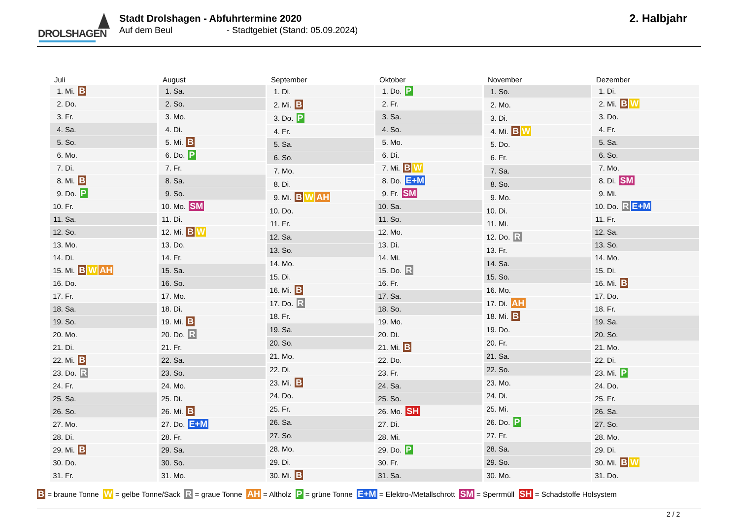DROLSHAGEN
Stadt Drolshagen - Abfuhrtermine 2020
Auf dem Beul - Stadtgebiet (Stand: 05.09.2024)
2. Halbjahr
| Juli | |
| --- | --- |
| 1. | Mi. B |
| 2. | Do. |
| 3. | Fr. |
| 4. | Sa. |
| 5. | So. |
| 6. | Mo. |
| 7. | Di. |
| 8. | Mi. B |
| 9. | Do. P |
| 10. | Fr. |
| 11. | Sa. |
| 12. | So. |
| 13. | Mo. |
| 14. | Di. |
| 15. | Mi. B W AH |
| 16. | Do. |
| 17. | Fr. |
| 18. | Sa. |
| 19. | So. |
| 20. | Mo. |
| 21. | Di. |
| 22. | Mi. B |
| 23. | Do. R |
| 24. | Fr. |
| 25. | Sa. |
| 26. | So. |
| 27. | Mo. |
| 28. | Di. |
| 29. | Mi. B |
| 30. | Do. |
| 31. | Fr. |
| August | |
| --- | --- |
| 1. | Sa. |
| 2. | So. |
| 3. | Mo. |
| 4. | Di. |
| 5. | Mi. B |
| 6. | Do. P |
| 7. | Fr. |
| 8. | Sa. |
| 9. | So. |
| 10. | Mo. SM |
| 11. | Di. |
| 12. | Mi. B W |
| 13. | Do. |
| 14. | Fr. |
| 15. | Sa. |
| 16. | So. |
| 17. | Mo. |
| 18. | Di. |
| 19. | Mi. B |
| 20. | Do. R |
| 21. | Fr. |
| 22. | Sa. |
| 23. | So. |
| 24. | Mo. |
| 25. | Di. |
| 26. | Mi. B |
| 27. | Do. E+M |
| 28. | Fr. |
| 29. | Sa. |
| 30. | So. |
| 31. | Mo. |
| September | |
| --- | --- |
| 1. | Di. |
| 2. | Mi. B |
| 3. | Do. P |
| 4. | Fr. |
| 5. | Sa. |
| 6. | So. |
| 7. | Mo. |
| 8. | Di. |
| 9. | Mi. B W AH |
| 10. | Do. |
| 11. | Fr. |
| 12. | Sa. |
| 13. | So. |
| 14. | Mo. |
| 15. | Di. |
| 16. | Mi. B |
| 17. | Do. R |
| 18. | Fr. |
| 19. | Sa. |
| 20. | So. |
| 21. | Mo. |
| 22. | Di. |
| 23. | Mi. B |
| 24. | Do. |
| 25. | Fr. |
| 26. | Sa. |
| 27. | So. |
| 28. | Mo. |
| 29. | Di. |
| 30. | Mi. B |
| Oktober | |
| --- | --- |
| 1. | Do. P |
| 2. | Fr. |
| 3. | Sa. |
| 4. | So. |
| 5. | Mo. |
| 6. | Di. |
| 7. | Mi. B W |
| 8. | Do. E+M |
| 9. | Fr. SM |
| 10. | Sa. |
| 11. | So. |
| 12. | Mo. |
| 13. | Di. |
| 14. | Mi. |
| 15. | Do. R |
| 16. | Fr. |
| 17. | Sa. |
| 18. | So. |
| 19. | Mo. |
| 20. | Di. |
| 21. | Mi. B |
| 22. | Do. |
| 23. | Fr. |
| 24. | Sa. |
| 25. | So. |
| 26. | Mo. SH |
| 27. | Di. |
| 28. | Mi. |
| 29. | Do. P |
| 30. | Fr. |
| 31. | Sa. |
| November | |
| --- | --- |
| 1. | So. |
| 2. | Mo. |
| 3. | Di. |
| 4. | Mi. B W |
| 5. | Do. |
| 6. | Fr. |
| 7. | Sa. |
| 8. | So. |
| 9. | Mo. |
| 10. | Di. |
| 11. | Mi. |
| 12. | Do. R |
| 13. | Fr. |
| 14. | Sa. |
| 15. | So. |
| 16. | Mo. |
| 17. | Di. AH |
| 18. | Mi. B |
| 19. | Do. |
| 20. | Fr. |
| 21. | Sa. |
| 22. | So. |
| 23. | Mo. |
| 24. | Di. |
| 25. | Mi. |
| 26. | Do. P |
| 27. | Fr. |
| 28. | Sa. |
| 29. | So. |
| 30. | Mo. |
| Dezember | |
| --- | --- |
| 1. | Di. |
| 2. | Mi. B W |
| 3. | Do. |
| 4. | Fr. |
| 5. | Sa. |
| 6. | So. |
| 7. | Mo. |
| 8. | Di. SM |
| 9. | Mi. |
| 10. | Do. R E+M |
| 11. | Fr. |
| 12. | Sa. |
| 13. | So. |
| 14. | Mo. |
| 15. | Di. |
| 16. | Mi. B |
| 17. | Do. |
| 18. | Fr. |
| 19. | Sa. |
| 20. | So. |
| 21. | Mo. |
| 22. | Di. |
| 23. | Mi. P |
| 24. | Do. |
| 25. | Fr. |
| 26. | Sa. |
| 27. | So. |
| 28. | Mo. |
| 29. | Di. |
| 30. | Mi. B W |
| 31. | Do. |
B = braune Tonne W = gelbe Tonne/Sack R = graue Tonne AH = Altholz P = grüne Tonne E+M = Elektro-/Metallschrott SM = Sperrmüll SH = Schadstoffe Holsystem
2 / 2